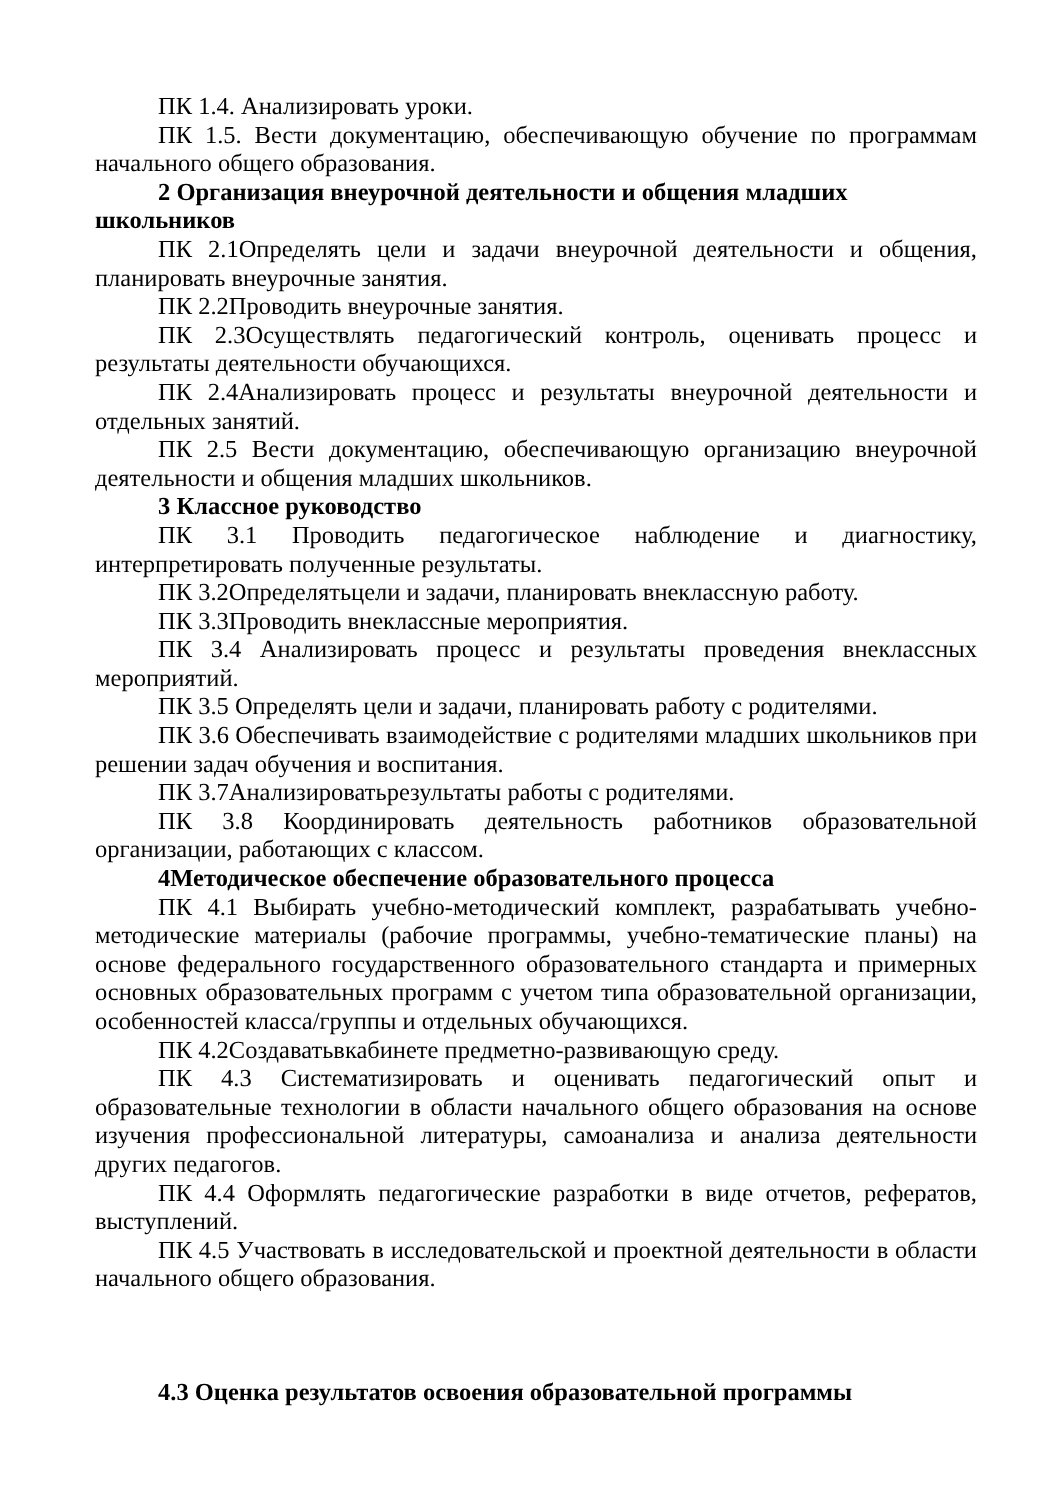ПК 1.4. Анализировать уроки.
ПК 1.5. Вести документацию, обеспечивающую обучение по программам начального общего образования.
2 Организация внеурочной деятельности и общения младших школьников
ПК 2.1Определять цели и задачи внеурочной деятельности и общения, планировать внеурочные занятия.
ПК 2.2Проводить внеурочные занятия.
ПК 2.3Осуществлять педагогический контроль, оценивать процесс и результаты деятельности обучающихся.
ПК 2.4Анализировать процесс и результаты внеурочной деятельности и отдельных занятий.
ПК 2.5 Вести документацию, обеспечивающую организацию внеурочной деятельности и общения младших школьников.
3 Классное руководство
ПК 3.1 Проводить педагогическое наблюдение и диагностику, интерпретировать полученные результаты.
ПК 3.2Определятьцели и задачи, планировать внеклассную работу.
ПК 3.3Проводить внеклассные мероприятия.
ПК 3.4 Анализировать процесс и результаты проведения внеклассных мероприятий.
ПК 3.5 Определять цели и задачи, планировать работу с родителями.
ПК 3.6 Обеспечивать взаимодействие с родителями младших школьников при решении задач обучения и воспитания.
ПК 3.7Анализироватьрезультаты работы с родителями.
ПК 3.8 Координировать деятельность работников образовательной организации, работающих с классом.
4Методическое обеспечение образовательного процесса
ПК 4.1 Выбирать учебно-методический комплект, разрабатывать учебно-методические материалы (рабочие программы, учебно-тематические планы) на основе федерального государственного образовательного стандарта и примерных основных образовательных программ с учетом типа образовательной организации, особенностей класса/группы и отдельных обучающихся.
ПК 4.2Создаватьвкабинете предметно-развивающую среду.
ПК 4.3 Систематизировать и оценивать педагогический опыт и образовательные технологии в области начального общего образования на основе изучения профессиональной литературы, самоанализа и анализа деятельности других педагогов.
ПК 4.4 Оформлять педагогические разработки в виде отчетов, рефератов, выступлений.
ПК 4.5 Участвовать в исследовательской и проектной деятельности в области начального общего образования.
4.3 Оценка результатов освоения образовательной программы